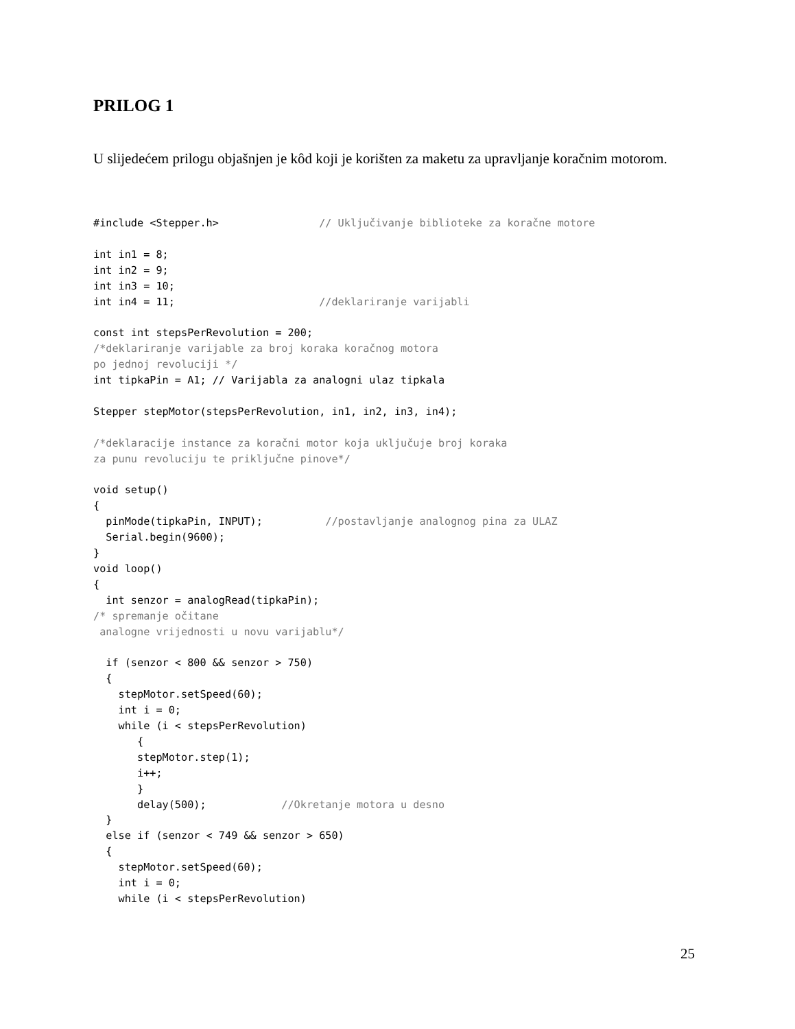PRILOG 1
U slijedećem prilogu objašnjen je kôd koji je korišten za maketu za upravljanje koračnim motorom.
#include <Stepper.h>                // Uključivanje biblioteke za koračne motore

int in1 = 8;
int in2 = 9;
int in3 = 10;
int in4 = 11;                       //deklariranje varijabli

const int stepsPerRevolution = 200;
/*deklariranje varijable za broj koraka koračnog motora
po jednoj revoluciji */
int tipkaPin = A1; // Varijabla za analogni ulaz tipkala

Stepper stepMotor(stepsPerRevolution, in1, in2, in3, in4);

/*deklaracije instance za koračni motor koja uključuje broj koraka
za punu revoluciju te priključne pinove*/

void setup()
{
  pinMode(tipkaPin, INPUT);          //postavljanje analognog pina za ULAZ
  Serial.begin(9600);
}
void loop()
{
  int senzor = analogRead(tipkaPin);
/* spremanje očitane
 analogne vrijednosti u novu varijablu*/

  if (senzor < 800 && senzor > 750)
  {
    stepMotor.setSpeed(60);
    int i = 0;
    while (i < stepsPerRevolution)
       {
       stepMotor.step(1);
       i++;
       }
       delay(500);            //Okretanje motora u desno
  }
  else if (senzor < 749 && senzor > 650)
  {
    stepMotor.setSpeed(60);
    int i = 0;
    while (i < stepsPerRevolution)
25